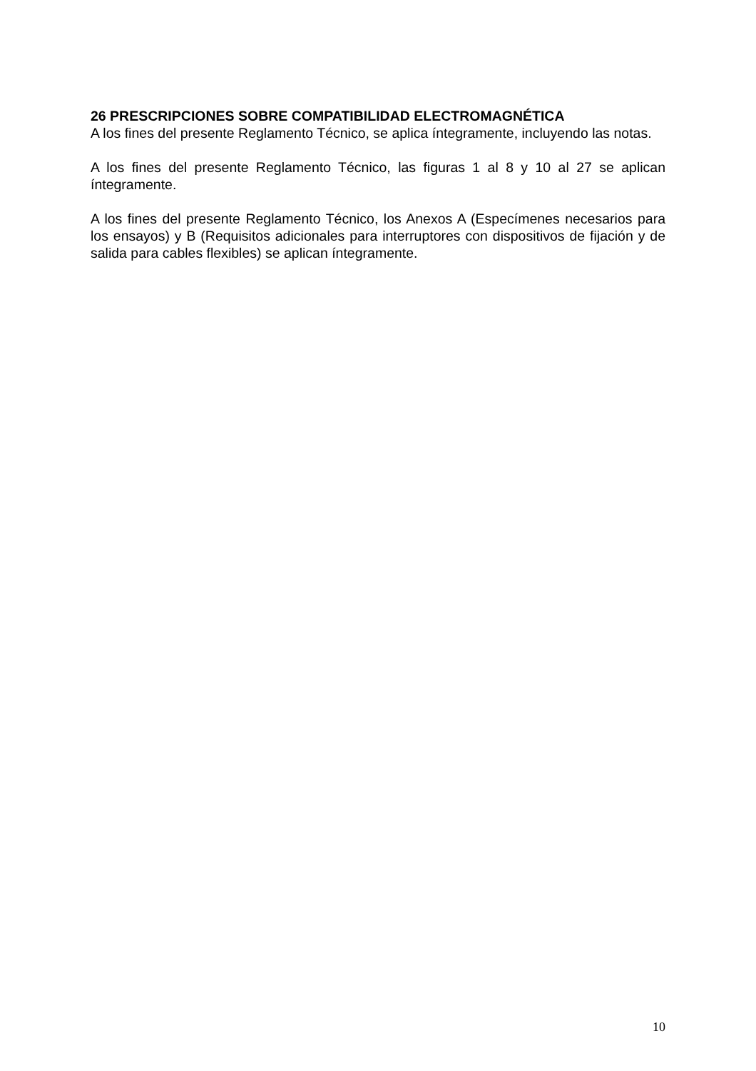26 PRESCRIPCIONES SOBRE COMPATIBILIDAD ELECTROMAGNÉTICA
A los fines del presente Reglamento Técnico, se aplica íntegramente, incluyendo las notas.
A los fines del presente Reglamento Técnico, las figuras 1 al 8 y 10 al 27 se aplican íntegramente.
A los fines del presente Reglamento Técnico, los Anexos A (Especímenes necesarios para los ensayos) y B (Requisitos adicionales para interruptores con dispositivos de fijación y de salida para cables flexibles) se aplican íntegramente.
10